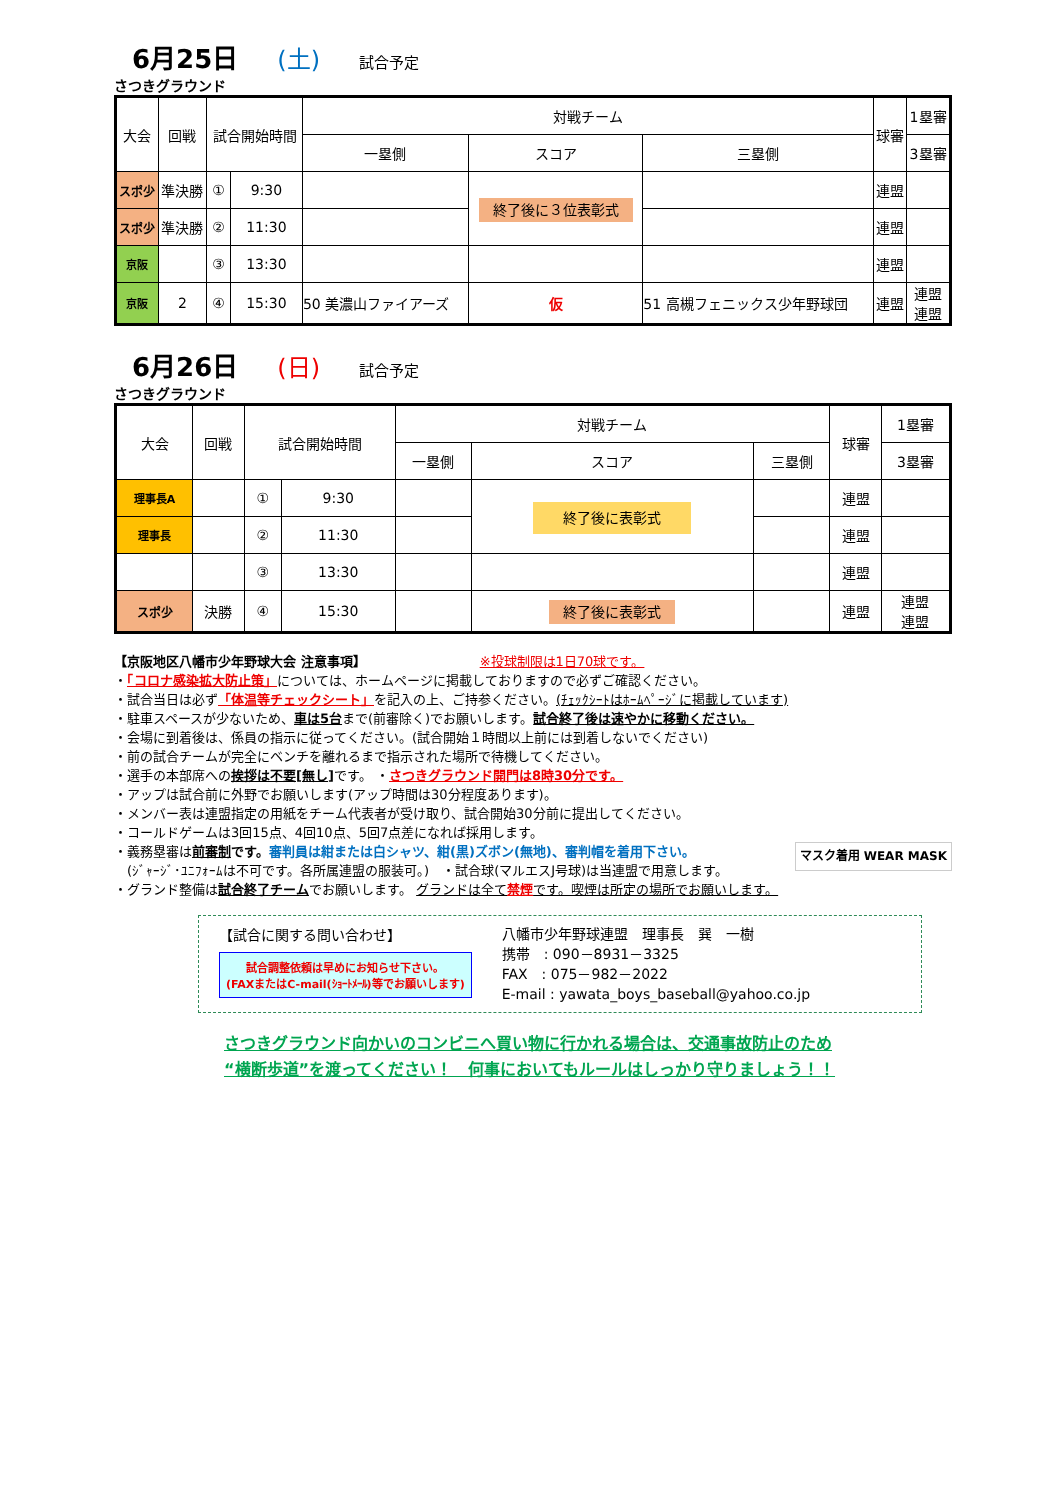6月25日 (土) 試合予定
さつきグラウンド
| 大会 | 回戦 | 試合開始時間 | | 対戦チーム | | | 球審 | 1塁審 |
| --- | --- | --- | --- | --- | --- | --- | --- | --- |
| | | | | 一塁側 | スコア | 三塁側 | | 3塁審 |
| スポ少 | 準決勝 | ① | 9:30 | | 終了後に３位表彰式 | | 連盟 | |
| スポ少 | 準決勝 | ② | 11:30 | | | | 連盟 | |
| 京阪 | | ③ | 13:30 | | | | 連盟 | |
| 京阪 | 2 | ④ | 15:30 | 50 美濃山ファイアーズ | 仮 | 51 高槻フェニックス少年野球団 | 連盟 | 連盟 連盟 |
6月26日 (日) 試合予定
さつきグラウンド
| 大会 | 回戦 | 試合開始時間 | | 対戦チーム | | | 球審 | 1塁審 |
| --- | --- | --- | --- | --- | --- | --- | --- | --- |
| | | | | 一塁側 | スコア | 三塁側 | | 3塁審 |
| 理事長A | | ① | 9:30 | | 終了後に表彰式 | | 連盟 | |
| 理事長 | | ② | 11:30 | | | | 連盟 | |
| | | ③ | 13:30 | | | | 連盟 | |
| スポ少 | 決勝 | ④ | 15:30 | | 終了後に表彰式 | | 連盟 | 連盟 連盟 |
【京阪地区八幡市少年野球大会 注意事項】 ※投球制限は1日70球です。
・「コロナ感染拡大防止策」については、ホームページに掲載しておりますので必ずご確認ください。
・試合当日は必ず「体温等チェックシート」を記入の上、ご持参ください。(ﾁｪｯｸｼｰﾄはﾎｰﾑﾍﾟｰｼﾞに掲載しています)
・駐車スペースが少ないため、車は5台まで(前審除く)でお願いします。試合終了後は速やかに移動ください。
・会場に到着後は、係員の指示に従ってください。(試合開始１時間以上前には到着しないでください)
・前の試合チームが完全にベンチを離れるまで指示された場所で待機してください。
・選手の本部席への挨拶は不要[無し] です。 ・さつきグラウンド開門は8時30分です。
・アップは試合前に外野でお願いします(アップ時間は30分程度あります)。
・メンバー表は連盟指定の用紙をチーム代表者が受け取り、試合開始30分前に提出してください。
・コールドゲームは3回15点、4回10点、5回7点差になれば採用します。
・義務塁審は前審制 です。審判員は紺または白シャツ、紺(黒)ズボン(無地)、審判帽を着用下さい。 マスク着用 WEAR MASK
　(ｼﾞｬｰｼﾞ･ﾕﾆﾌｫｰﾑは不可です。各所属連盟の服装可。)　・試合球(マルエスJ号球)は当連盟で用意します。
・グランド整備は試合終了チームでお願いします。 グランドは全て禁煙です。喫煙は所定の場所でお願いします。
【試合に関する問い合わせ】
試合調整依頼は早めにお知らせ下さい。
(FAXまたはC-mail(ｼｮｰﾄﾒｰﾙ)等でお願いします)
八幡市少年野球連盟　理事長　巽　一樹
携帯　: 090－8931－3325
FAX　: 075－982－2022
E-mail : yawata_boys_baseball@yahoo.co.jp
さつきグラウンド向かいのコンビニへ買い物に行かれる場合は、交通事故防止のため
“横断歩道”を渡ってください！　何事においてもルールはしっかり守りましょう！！